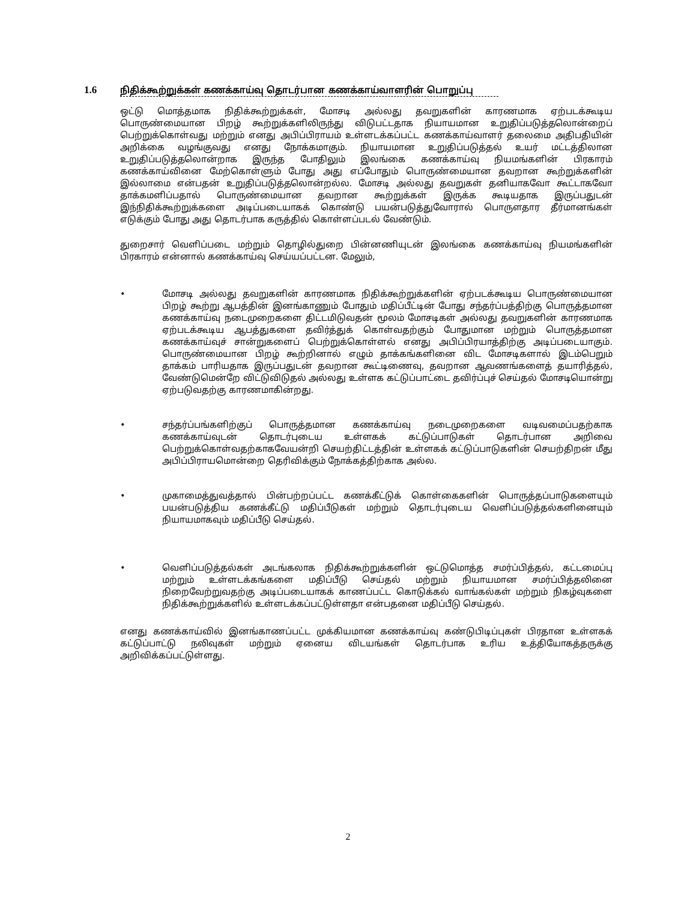1.6 நிதிக்கூற்றுக்கள் கணக்காய்வு தொடர்பான கணக்காய்வாளரின் பொறுப்பு
ஒட்டு மொத்தமாக நிதிக்கூற்றுக்கள், மோசடி அல்லது தவறுகளின் காரணமாக ஏற்படக்கூடிய பொருண்மையான பிறழ் கூற்றுக்களிலிருந்து விடுபட்டதாக நியாயமான உறுதிப்படுத்தலொன்றைப் பெற்றுக்கொள்வது மற்றும் எனது அபிப்பிராயம் உள்ளடக்கப்பட்ட கணக்காய்வாளர் தலைமை அதிபதியின் அறிக்கை வழங்குவது எனது நோக்கமாகும். நியாயமான உறுதிப்படுத்தல் உயர் மட்டத்திலான உறுதிப்படுத்தலொன்றாக இருந்த போதிலும் இலங்கை கணக்காய்வு நியமங்களின் பிரகாரம் கணக்காய்வினை மேற்கொள்ளும் போது அது எப்போதும் பொருண்மையான தவறான கூற்றுக்களின் இல்லாமை என்பதன் உறுதிப்படுத்தலொன்றல்ல. மோசடி அல்லது தவறுகள் தனியாகவோ கூட்டாகவோ தாக்கமளிப்பதால் பொருண்மையான தவறான கூற்றுக்கள் இருக்க கூடியதாக இருப்பதுடன் இந்நிதிக்கூற்றுக்களை அடிப்படையாகக் கொண்டு பயன்படுத்துவோரால் பொருளதார தீர்மானங்கள் எடுக்கும் போது அது தொடர்பாக கருத்தில் கொள்ளப்படல் வேண்டும்.
துறைசார் வெளிப்படை மற்றும் தொழில்துறை பின்னணியுடன் இலங்கை கணக்காய்வு நியமங்களின் பிரகாரம் என்னால் கணக்காய்வு செய்யப்பட்டன. மேலும்,
• மோசடி அல்லது தவறுகளின் காரணமாக நிதிக்கூற்றுக்களின் ஏற்படக்கூடிய பொருண்மையான பிறழ் கூற்று ஆபத்தின் இனங்காணும் போதும் மதிப்பீட்டின் போது சந்தர்ப்பத்திற்கு பொருத்தமான கணக்காய்வு நடைமுறைகளை திட்டமிடுவதன் மூலம் மோசடிகள் அல்லது தவறுகளின் காரணமாக ஏற்படக்கூடிய ஆபத்துகளை தவிர்த்துக் கொள்வதற்கும் போதுமான மற்றும் பொருத்தமான கணக்காய்வுச் சான்றுகளைப் பெற்றுக்கொள்ளல் எனது அபிப்பிரயாத்திற்கு அடிப்படையாகும். பொருண்மையான பிறழ் கூற்றினால் எழும் தாக்கங்களினை விட மோசடிகளால் இடம்பெறும் தாக்கம் பாரியதாக இருப்பதுடன் தவறான கூட்டிணைவு, தவறான ஆவணங்களைத் தயாரித்தல், வேண்டுமென்றே விட்டுவிடுதல் அல்லது உள்ளக கட்டுப்பாட்டை தவிர்ப்புச் செய்தல் மோசடியொன்று ஏற்படுவதற்கு காரணமாகின்றது.
• சந்தர்ப்பங்களிற்குப் பொருத்தமான கணக்காய்வு நடைமுறைகளை வடிவமைப்பதற்காக கணக்காய்வுடன் தொடர்புடைய உள்ளகக் கட்டுப்பாடுகள் தொடர்பான அறிவை பெற்றுக்கொள்வதற்காகவேயன்றி செயற்திட்டத்தின் உள்ளகக் கட்டுப்பாடுகளின் செயற்திறன் மீது அபிப்பிராயமொன்றை தெரிவிக்கும் நோக்கத்திற்காக அல்ல.
• முகாமைத்துவத்தால் பின்பற்றப்பட்ட கணக்கீட்டுக் கொள்கைகளின் பொருத்தப்பாடுகளையும் பயன்படுத்திய கணக்கீட்டு மதிப்பீடுகள் மற்றும் தொடர்புடைய வெளிப்படுத்தல்களினையும் நியாயமாகவும் மதிப்பீடு செய்தல்.
• வெளிப்படுத்தல்கள் அடங்கலாக நிதிக்கூற்றுக்களின் ஒட்டுமொத்த சமர்ப்பித்தல், கட்டமைப்பு மற்றும் உள்ளடக்கங்களை மதிப்பீடு செய்தல் மற்றும் நியாயமான சமர்ப்பித்தலினை நிறைவேற்றுவதற்கு அடிப்படையாகக் காணப்பட்ட கொடுக்கல் வாங்கல்கள் மற்றும் நிகழ்வுகளை நிதிக்கூற்றுக்களில் உள்ளடக்கப்பட்டுள்ளதா என்பதனை மதிப்பீடு செய்தல்.
எனது கணக்காய்வில் இனங்காணப்பட்ட முக்கியமான கணக்காய்வு கண்டுபிடிப்புகள் பிரதான உள்ளகக் கட்டுப்பாட்டு நலிவுகள் மற்றும் ஏனைய விடயங்கள் தொடர்பாக உரிய உத்தியோகத்தருக்கு அறிவிக்கப்பட்டுள்ளது.
2